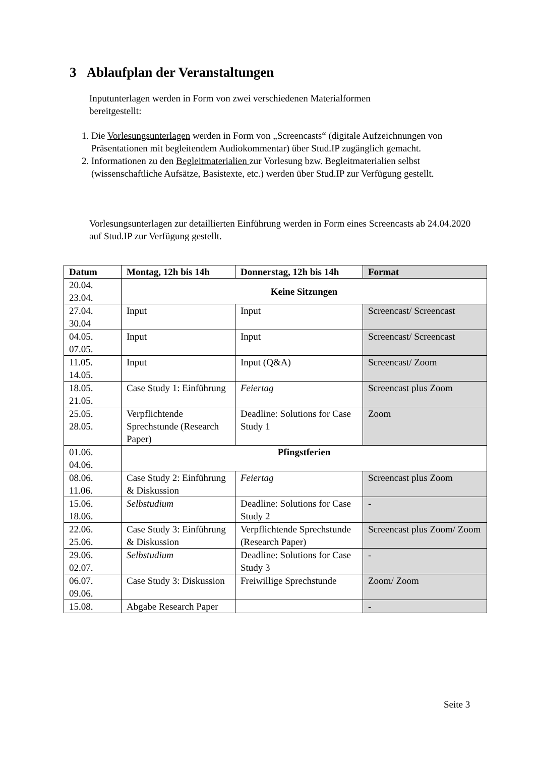3 Ablaufplan der Veranstaltungen
Inputunterlagen werden in Form von zwei verschiedenen Materialformen bereitgestellt:
1. Die Vorlesungsunterlagen werden in Form von „Screencasts“ (digitale Aufzeichnungen von Präsentationen mit begleitendem Audiokommentar) über Stud.IP zugänglich gemacht.
2. Informationen zu den Begleitmaterialien zur Vorlesung bzw. Begleitmaterialien selbst (wissenschaftliche Aufsätze, Basistexte, etc.) werden über Stud.IP zur Verfügung gestellt.
Vorlesungsunterlagen zur detaillierten Einführung werden in Form eines Screencasts ab 24.04.2020 auf Stud.IP zur Verfügung gestellt.
| Datum | Montag, 12h bis 14h | Donnerstag, 12h bis 14h | Format |
| --- | --- | --- | --- |
| 20.04. 23.04. | Keine Sitzungen | | |
| 27.04. 30.04 | Input | Input | Screencast/ Screencast |
| 04.05. 07.05. | Input | Input | Screencast/ Screencast |
| 11.05. 14.05. | Input | Input (Q&A) | Screencast/ Zoom |
| 18.05. 21.05. | Case Study 1: Einführung | Feiertag | Screencast plus Zoom |
| 25.05. 28.05. | Verpflichtende Sprechstunde (Research Paper) | Deadline: Solutions for Case Study 1 | Zoom |
| 01.06. 04.06. | Pfingstferien | | |
| 08.06. 11.06. | Case Study 2: Einführung & Diskussion | Feiertag | Screencast plus Zoom |
| 15.06. 18.06. | Selbstudium | Deadline: Solutions for Case Study 2 | - |
| 22.06. 25.06. | Case Study 3: Einführung & Diskussion | Verpflichtende Sprechstunde (Research Paper) | Screencast plus Zoom/ Zoom |
| 29.06. 02.07. | Selbstudium | Deadline: Solutions for Case Study 3 | - |
| 06.07. 09.06. | Case Study 3: Diskussion | Freiwillige Sprechstunde | Zoom/ Zoom |
| 15.08. | Abgabe Research Paper | | - |
Seite 3